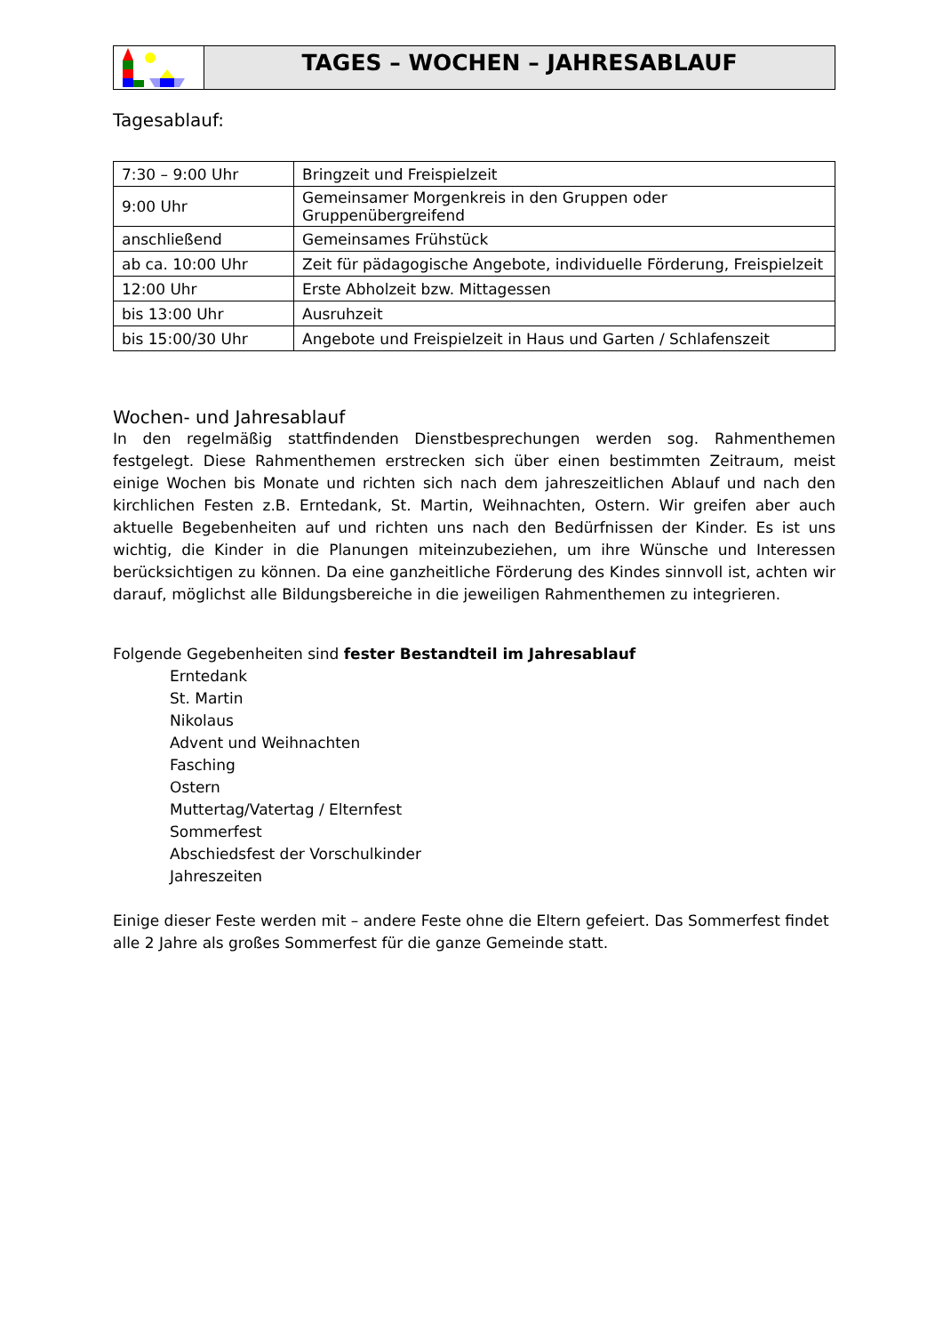TAGES – WOCHEN – JAHRESABLAUF
Tagesablauf:
| 7:30 – 9:00 Uhr | Bringzeit und Freispielzeit |
| 9:00 Uhr | Gemeinsamer Morgenkreis in den Gruppen oder Gruppenübergreifend |
| anschließend | Gemeinsames Frühstück |
| ab ca. 10:00 Uhr | Zeit für pädagogische Angebote, individuelle Förderung, Freispielzeit |
| 12:00 Uhr | Erste Abholzeit bzw. Mittagessen |
| bis 13:00 Uhr | Ausruhzeit |
| bis 15:00/30 Uhr | Angebote und Freispielzeit in Haus und Garten / Schlafenszeit |
Wochen- und Jahresablauf
In den regelmäßig stattfindenden Dienstbesprechungen werden sog. Rahmenthemen festgelegt. Diese Rahmenthemen erstrecken sich über einen bestimmten Zeitraum, meist einige Wochen bis Monate und richten sich nach dem jahreszeitlichen Ablauf und nach den kirchlichen Festen z.B. Erntedank, St. Martin, Weihnachten, Ostern. Wir greifen aber auch aktuelle Begebenheiten auf und richten uns nach den Bedürfnissen der Kinder. Es ist uns wichtig, die Kinder in die Planungen miteinzubeziehen, um ihre Wünsche und Interessen berücksichtigen zu können. Da eine ganzheitliche Förderung des Kindes sinnvoll ist, achten wir darauf, möglichst alle Bildungsbereiche in die jeweiligen Rahmenthemen zu integrieren.
Folgende Gegebenheiten sind fester Bestandteil im Jahresablauf
Erntedank
St. Martin
Nikolaus
Advent und Weihnachten
Fasching
Ostern
Muttertag/Vatertag / Elternfest
Sommerfest
Abschiedsfest der Vorschulkinder
Jahreszeiten
Einige dieser Feste werden mit – andere Feste ohne die Eltern gefeiert. Das Sommerfest findet alle 2 Jahre als großes Sommerfest für die ganze Gemeinde statt.